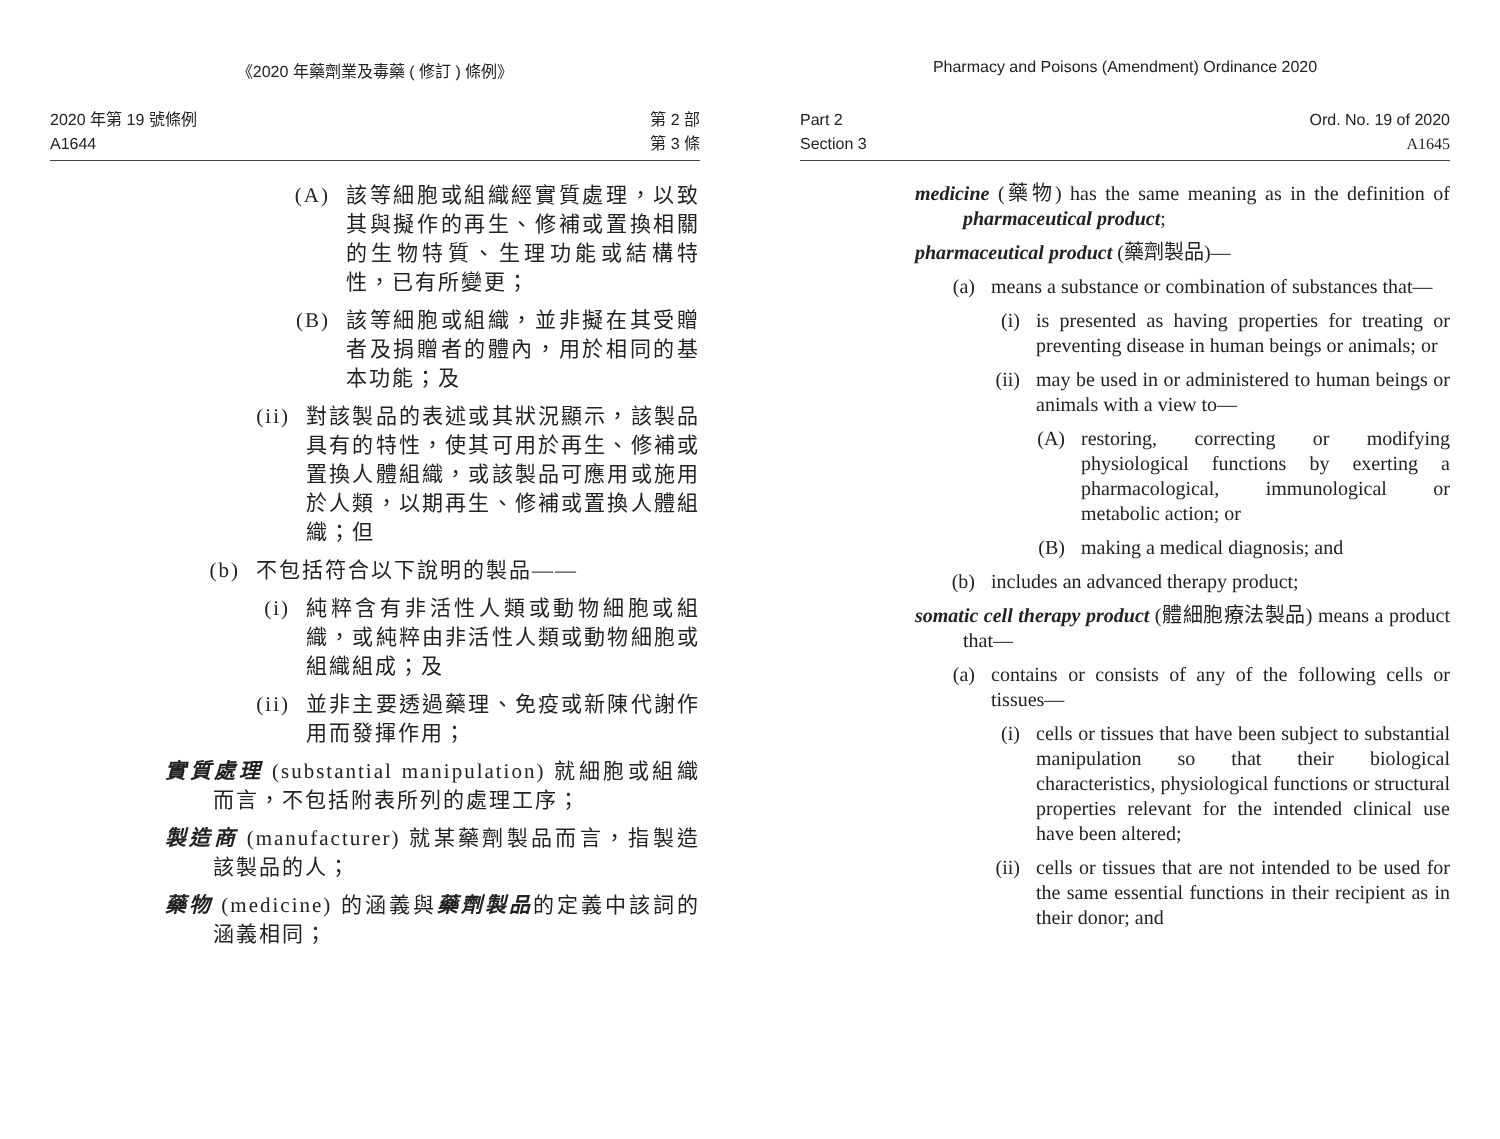《2020 年藥劑業及毒藥 ( 修訂 ) 條例》
2020 年第 19 號條例
A1644
第 2 部
第 3 條
(A)
該等細胞或組織經實質處理，以致其與擬作的再生、修補或置換相關的生物特質、生理功能或結構特性，已有所變更；
(B)
該等細胞或組織，並非擬在其受贈者及捐贈者的體內，用於相同的基本功能；及
(ii)
對該製品的表述或其狀況顯示，該製品具有的特性，使其可用於再生、修補或置換人體組織，或該製品可應用或施用於人類，以期再生、修補或置換人體組織；但
(b)
不包括符合以下說明的製品——
(i)
純粹含有非活性人類或動物細胞或組織，或純粹由非活性人類或動物細胞或組織組成；及
(ii)
並非主要透過藥理、免疫或新陳代謝作用而發揮作用；
實質處理 (substantial manipulation) 就細胞或組織而言，不包括附表所列的處理工序；
製造商 (manufacturer) 就某藥劑製品而言，指製造該製品的人；
藥物 (medicine) 的涵義與藥劑製品的定義中該詞的涵義相同；
Pharmacy and Poisons (Amendment) Ordinance 2020
Part 2
Section 3
Ord. No. 19 of 2020
A1645
medicine (藥物) has the same meaning as in the definition of pharmaceutical product;
pharmaceutical product (藥劑製品)—
(a)
means a substance or combination of substances that—
(i)
is presented as having properties for treating or preventing disease in human beings or animals; or
(ii)
may be used in or administered to human beings or animals with a view to—
(A)
restoring, correcting or modifying physiological functions by exerting a pharmacological, immunological or metabolic action; or
(B)
making a medical diagnosis; and
(b)
includes an advanced therapy product;
somatic cell therapy product (體細胞療法製品) means a product that—
(a)
contains or consists of any of the following cells or tissues—
(i)
cells or tissues that have been subject to substantial manipulation so that their biological characteristics, physiological functions or structural properties relevant for the intended clinical use have been altered;
(ii)
cells or tissues that are not intended to be used for the same essential functions in their recipient as in their donor; and